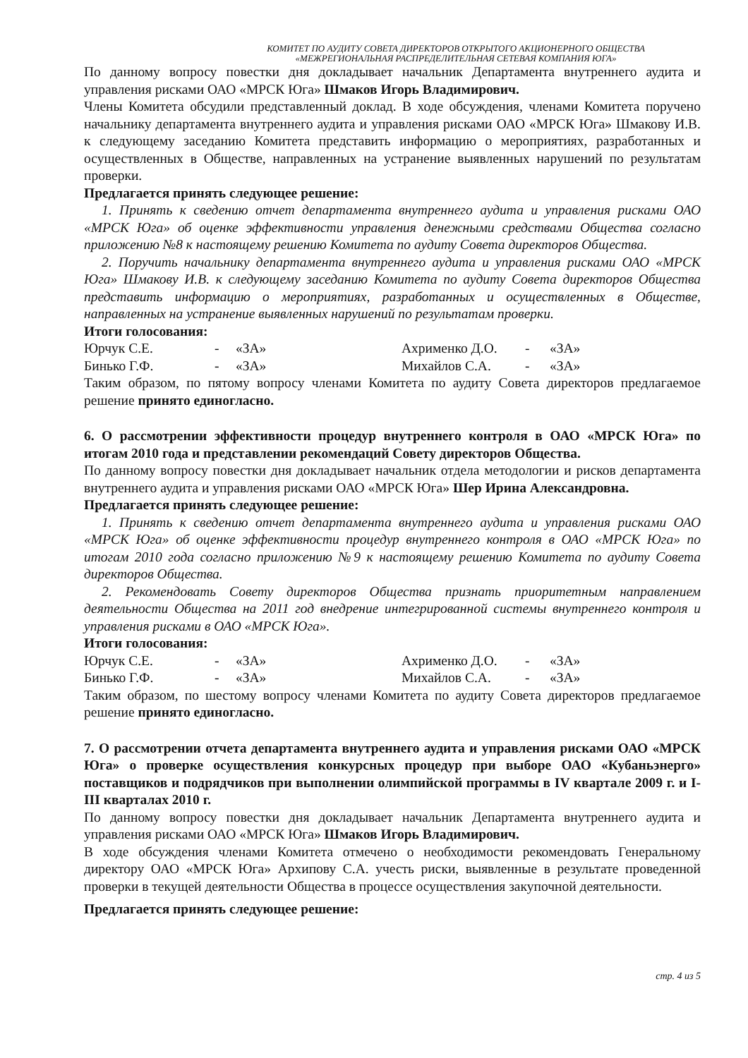КОМИТЕТ ПО АУДИТУ СОВЕТА ДИРЕКТОРОВ ОТКРЫТОГО АКЦИОНЕРНОГО ОБЩЕСТВА
«МЕЖРЕГИОНАЛЬНАЯ РАСПРЕДЕЛИТЕЛЬНАЯ СЕТЕВАЯ КОМПАНИЯ ЮГА»
По данному вопросу повестки дня докладывает начальник Департамента внутреннего аудита и управления рисками ОАО «МРСК Юга» Шмаков Игорь Владимирович.
Члены Комитета обсудили представленный доклад. В ходе обсуждения, членами Комитета поручено начальнику департамента внутреннего аудита и управления рисками ОАО «МРСК Юга» Шмакову И.В. к следующему заседанию Комитета представить информацию о мероприятиях, разработанных и осуществленных в Обществе, направленных на устранение выявленных нарушений по результатам проверки.
Предлагается принять следующее решение:
1. Принять к сведению отчет департамента внутреннего аудита и управления рисками ОАО «МРСК Юга» об оценке эффективности управления денежными средствами Общества согласно приложению №8 к настоящему решению Комитета по аудиту Совета директоров Общества.
2. Поручить начальнику департамента внутреннего аудита и управления рисками ОАО «МРСК Юга» Шмакову И.В. к следующему заседанию Комитета по аудиту Совета директоров Общества представить информацию о мероприятиях, разработанных и осуществленных в Обществе, направленных на устранение выявленных нарушений по результатам проверки.
Итоги голосования:
| Юрчук С.Е. | - | «ЗА» | Ахрименко Д.О. | - | «ЗА» |
| Бинько Г.Ф. | - | «ЗА» | Михайлов С.А. | - | «ЗА» |
Таким образом, по пятому вопросу членами Комитета по аудиту Совета директоров предлагаемое решение принято единогласно.
6. О рассмотрении эффективности процедур внутреннего контроля в ОАО «МРСК Юга» по итогам 2010 года и представлении рекомендаций Совету директоров Общества.
По данному вопросу повестки дня докладывает начальник отдела методологии и рисков департамента внутреннего аудита и управления рисками ОАО «МРСК Юга» Шер Ирина Александровна.
Предлагается принять следующее решение:
1. Принять к сведению отчет департамента внутреннего аудита и управления рисками ОАО «МРСК Юга» об оценке эффективности процедур внутреннего контроля в ОАО «МРСК Юга» по итогам 2010 года согласно приложению №9 к настоящему решению Комитета по аудиту Совета директоров Общества.
2. Рекомендовать Совету директоров Общества признать приоритетным направлением деятельности Общества на 2011 год внедрение интегрированной системы внутреннего контроля и управления рисками в ОАО «МРСК Юга».
Итоги голосования:
| Юрчук С.Е. | - | «ЗА» | Ахрименко Д.О. | - | «ЗА» |
| Бинько Г.Ф. | - | «ЗА» | Михайлов С.А. | - | «ЗА» |
Таким образом, по шестому вопросу членами Комитета по аудиту Совета директоров предлагаемое решение принято единогласно.
7. О рассмотрении отчета департамента внутреннего аудита и управления рисками ОАО «МРСК Юга» о проверке осуществления конкурсных процедур при выборе ОАО «Кубаньэнерго» поставщиков и подрядчиков при выполнении олимпийской программы в IV квартале 2009 г. и I-III кварталах 2010 г.
По данному вопросу повестки дня докладывает начальник Департамента внутреннего аудита и управления рисками ОАО «МРСК Юга» Шмаков Игорь Владимирович.
В ходе обсуждения членами Комитета отмечено о необходимости рекомендовать Генеральному директору ОАО «МРСК Юга» Архипову С.А. учесть риски, выявленные в результате проведенной проверки в текущей деятельности Общества в процессе осуществления закупочной деятельности.
Предлагается принять следующее решение:
стр. 4 из 5